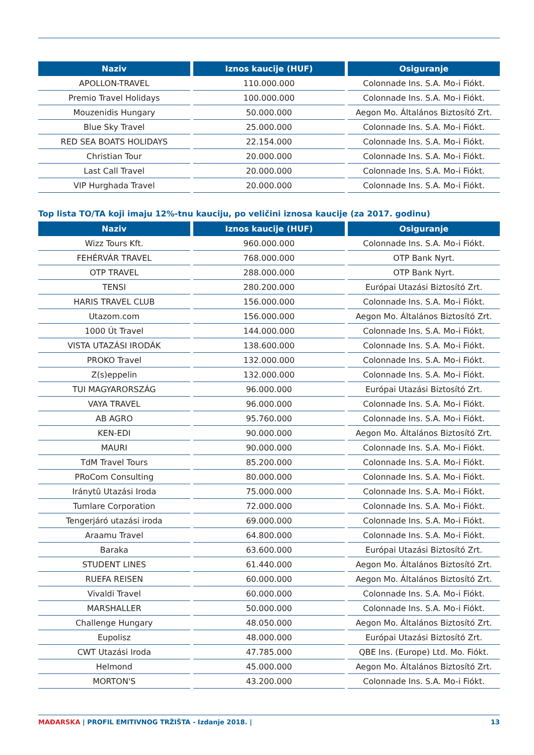| Naziv | Iznos kaucije (HUF) | Osiguranje |
| --- | --- | --- |
| APOLLON-TRAVEL | 110.000.000 | Colonnade Ins. S.A. Mo-i Fiókt. |
| Premio Travel Holidays | 100.000.000 | Colonnade Ins. S.A. Mo-i Fiókt. |
| Mouzenidis Hungary | 50.000.000 | Aegon Mo. Általános Biztosító Zrt. |
| Blue Sky Travel | 25.000.000 | Colonnade Ins. S.A. Mo-i Fiókt. |
| RED SEA BOATS HOLIDAYS | 22.154.000 | Colonnade Ins. S.A. Mo-i Fiókt. |
| Christian Tour | 20.000.000 | Colonnade Ins. S.A. Mo-i Fiókt. |
| Last Call Travel | 20.000.000 | Colonnade Ins. S.A. Mo-i Fiókt. |
| VIP Hurghada Travel | 20.000.000 | Colonnade Ins. S.A. Mo-i Fiókt. |
Top lista TO/TA koji imaju 12%-tnu kauciju, po veličini iznosa kaucije (za 2017. godinu)
| Naziv | Iznos kaucije (HUF) | Osiguranje |
| --- | --- | --- |
| Wizz Tours Kft. | 960.000.000 | Colonnade Ins. S.A. Mo-i Fiókt. |
| FEHÉRVÁR TRAVEL | 768.000.000 | OTP Bank Nyrt. |
| OTP TRAVEL | 288.000.000 | OTP Bank Nyrt. |
| TENSI | 280.200.000 | Európai Utazási Biztosító Zrt. |
| HARIS TRAVEL CLUB | 156.000.000 | Colonnade Ins. S.A. Mo-i Fiókt. |
| Utazom.com | 156.000.000 | Aegon Mo. Általános Biztosító Zrt. |
| 1000 Út Travel | 144.000.000 | Colonnade Ins. S.A. Mo-i Fiókt. |
| VISTA UTAZÁSI IRODÁK | 138.600.000 | Colonnade Ins. S.A. Mo-i Fiókt. |
| PROKO Travel | 132.000.000 | Colonnade Ins. S.A. Mo-i Fiókt. |
| Z(s)eppelin | 132.000.000 | Colonnade Ins. S.A. Mo-i Fiókt. |
| TUI MAGYARORSZÁG | 96.000.000 | Európai Utazási Biztosító Zrt. |
| VAYA TRAVEL | 96.000.000 | Colonnade Ins. S.A. Mo-i Fiókt. |
| AB AGRO | 95.760.000 | Colonnade Ins. S.A. Mo-i Fiókt. |
| KEN-EDI | 90.000.000 | Aegon Mo. Általános Biztosító Zrt. |
| MAURI | 90.000.000 | Colonnade Ins. S.A. Mo-i Fiókt. |
| TdM Travel Tours | 85.200.000 | Colonnade Ins. S.A. Mo-i Fiókt. |
| PRoCom Consulting | 80.000.000 | Colonnade Ins. S.A. Mo-i Fiókt. |
| Iránytû Utazási Iroda | 75.000.000 | Colonnade Ins. S.A. Mo-i Fiókt. |
| Tumlare Corporation | 72.000.000 | Colonnade Ins. S.A. Mo-i Fiókt. |
| Tengerjáró utazási iroda | 69.000.000 | Colonnade Ins. S.A. Mo-i Fiókt. |
| Araamu Travel | 64.800.000 | Colonnade Ins. S.A. Mo-i Fiókt. |
| Baraka | 63.600.000 | Európai Utazási Biztosító Zrt. |
| STUDENT LINES | 61.440.000 | Aegon Mo. Általános Biztosító Zrt. |
| RUEFA REISEN | 60.000.000 | Aegon Mo. Általános Biztosító Zrt. |
| Vivaldi Travel | 60.000.000 | Colonnade Ins. S.A. Mo-i Fiókt. |
| MARSHALLER | 50.000.000 | Colonnade Ins. S.A. Mo-i Fiókt. |
| Challenge Hungary | 48.050.000 | Aegon Mo. Általános Biztosító Zrt. |
| Eupolisz | 48.000.000 | Európai Utazási Biztosító Zrt. |
| CWT Utazási Iroda | 47.785.000 | QBE Ins. (Europe) Ltd. Mo. Fiókt. |
| Helmond | 45.000.000 | Aegon Mo. Általános Biztosító Zrt. |
| MORTON'S | 43.200.000 | Colonnade Ins. S.A. Mo-i Fiókt. |
MAĐARSKA | PROFIL EMITIVNOG TRŽIŠTA - Izdanje 2018. | 13